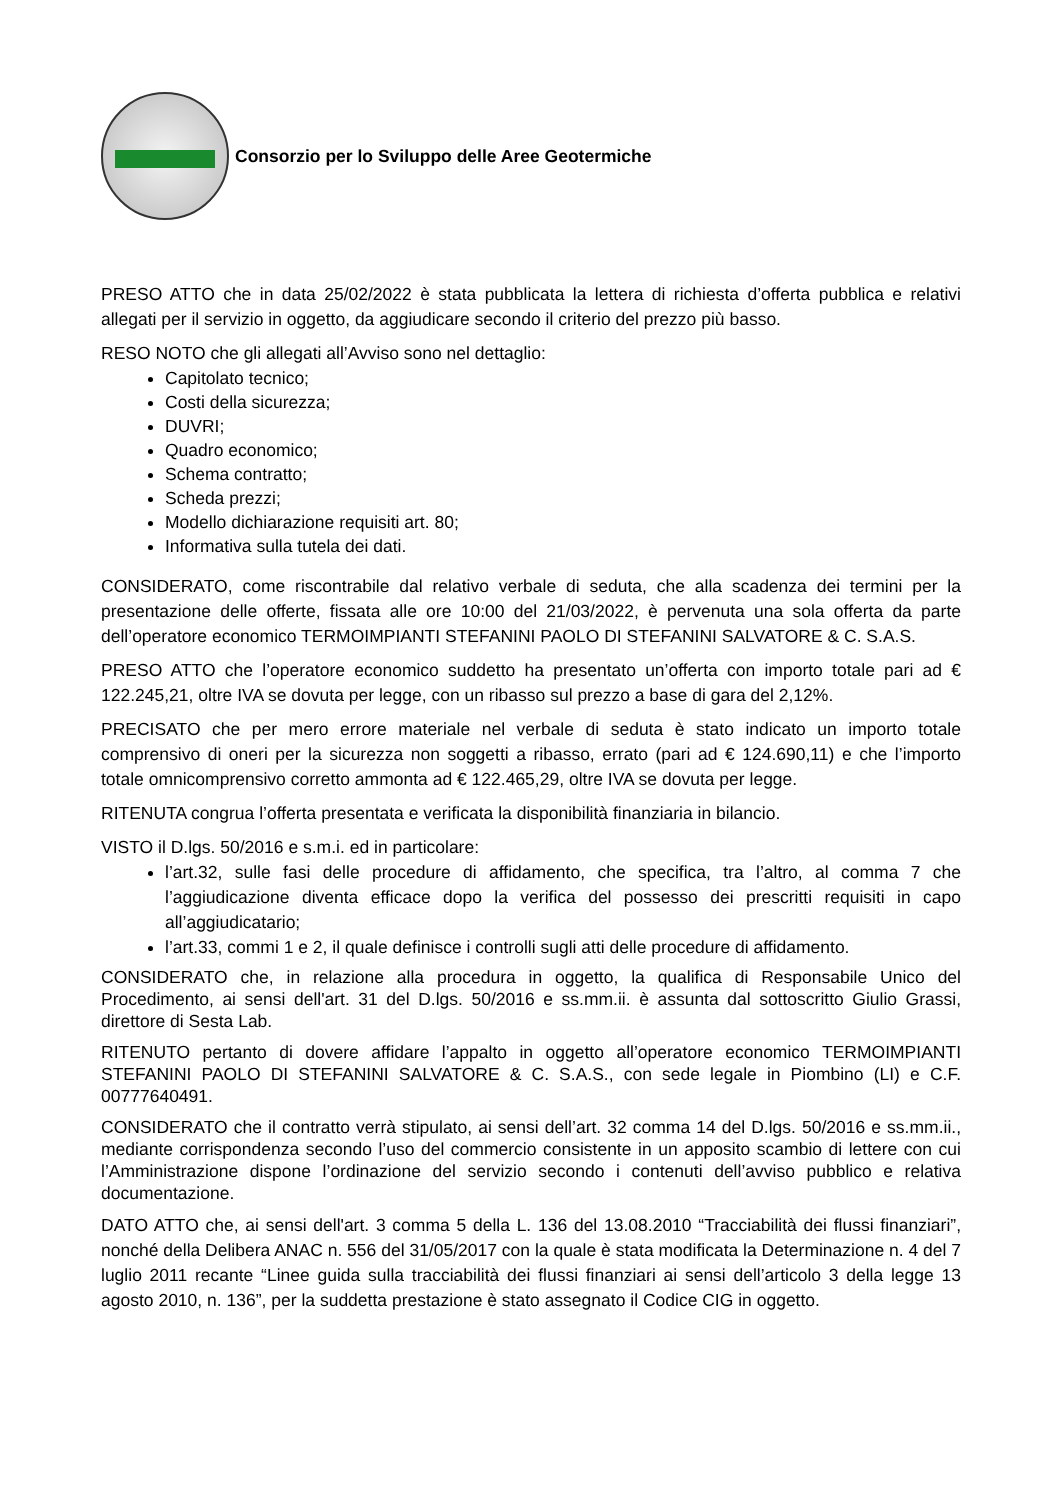Consorzio per lo Sviluppo delle Aree Geotermiche
PRESO ATTO che in data 25/02/2022 è stata pubblicata la lettera di richiesta d’offerta pubblica e relativi allegati per il servizio in oggetto, da aggiudicare secondo il criterio del prezzo più basso.
RESO NOTO che gli allegati all’Avviso sono nel dettaglio:
Capitolato tecnico;
Costi della sicurezza;
DUVRI;
Quadro economico;
Schema contratto;
Scheda prezzi;
Modello dichiarazione requisiti art. 80;
Informativa sulla tutela dei dati.
CONSIDERATO, come riscontrabile dal relativo verbale di seduta, che alla scadenza dei termini per la presentazione delle offerte, fissata alle ore 10:00 del 21/03/2022, è pervenuta una sola offerta da parte dell’operatore economico TERMOIMPIANTI STEFANINI PAOLO DI STEFANINI SALVATORE & C. S.A.S.
PRESO ATTO che l’operatore economico suddetto ha presentato un’offerta con importo totale pari ad € 122.245,21, oltre IVA se dovuta per legge, con un ribasso sul prezzo a base di gara del 2,12%.
PRECISATO che per mero errore materiale nel verbale di seduta è stato indicato un importo totale comprensivo di oneri per la sicurezza non soggetti a ribasso, errato (pari ad € 124.690,11) e che l’importo totale omnicomprensivo corretto ammonta ad € 122.465,29, oltre IVA se dovuta per legge.
RITENUTA congrua l’offerta presentata e verificata la disponibilità finanziaria in bilancio.
VISTO il D.lgs. 50/2016 e s.m.i. ed in particolare:
l’art.32, sulle fasi delle procedure di affidamento, che specifica, tra l’altro, al comma 7 che l’aggiudicazione diventa efficace dopo la verifica del possesso dei prescritti requisiti in capo all’aggiudicatario;
l’art.33, commi 1 e 2, il quale definisce i controlli sugli atti delle procedure di affidamento.
CONSIDERATO che, in relazione alla procedura in oggetto, la qualifica di Responsabile Unico del Procedimento, ai sensi dell'art. 31 del D.lgs. 50/2016 e ss.mm.ii. è assunta dal sottoscritto Giulio Grassi, direttore di Sesta Lab.
RITENUTO pertanto di dovere affidare l’appalto in oggetto all’operatore economico TERMOIMPIANTI STEFANINI PAOLO DI STEFANINI SALVATORE & C. S.A.S., con sede legale in Piombino (LI) e C.F. 00777640491.
CONSIDERATO che il contratto verrà stipulato, ai sensi dell’art. 32 comma 14 del D.lgs. 50/2016 e ss.mm.ii., mediante corrispondenza secondo l’uso del commercio consistente in un apposito scambio di lettere con cui l’Amministrazione dispone l’ordinazione del servizio secondo i contenuti dell’avviso pubblico e relativa documentazione.
DATO ATTO che, ai sensi dell'art. 3 comma 5 della L. 136 del 13.08.2010 “Tracciabilità dei flussi finanziari”, nonché della Delibera ANAC n. 556 del 31/05/2017 con la quale è stata modificata la Determinazione n. 4 del 7 luglio 2011 recante “Linee guida sulla tracciabilità dei flussi finanziari ai sensi dell’articolo 3 della legge 13 agosto 2010, n. 136”, per la suddetta prestazione è stato assegnato il Codice CIG in oggetto.